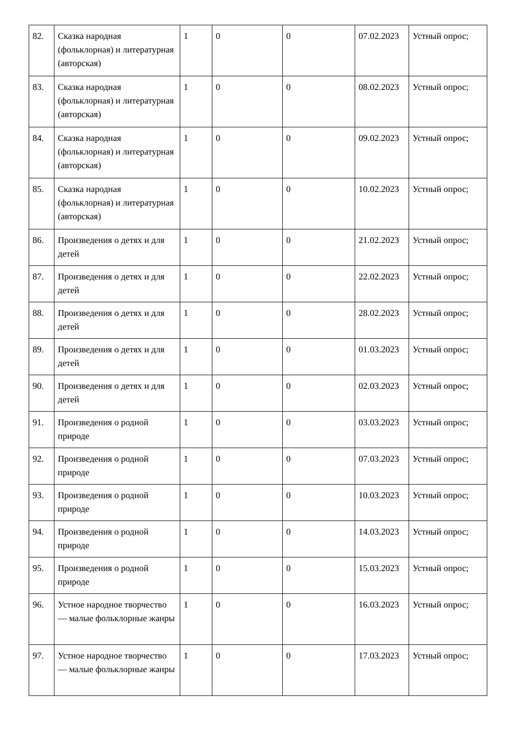| 82. | Сказка народная (фольклорная) и литературная (авторская) | 1 | 0 | 0 | 07.02.2023 | Устный опрос; |
| 83. | Сказка народная (фольклорная) и литературная (авторская) | 1 | 0 | 0 | 08.02.2023 | Устный опрос; |
| 84. | Сказка народная (фольклорная) и литературная (авторская) | 1 | 0 | 0 | 09.02.2023 | Устный опрос; |
| 85. | Сказка народная (фольклорная) и литературная (авторская) | 1 | 0 | 0 | 10.02.2023 | Устный опрос; |
| 86. | Произведения о детях и для детей | 1 | 0 | 0 | 21.02.2023 | Устный опрос; |
| 87. | Произведения о детях и для детей | 1 | 0 | 0 | 22.02.2023 | Устный опрос; |
| 88. | Произведения о детях и для детей | 1 | 0 | 0 | 28.02.2023 | Устный опрос; |
| 89. | Произведения о детях и для детей | 1 | 0 | 0 | 01.03.2023 | Устный опрос; |
| 90. | Произведения о детях и для детей | 1 | 0 | 0 | 02.03.2023 | Устный опрос; |
| 91. | Произведения о родной природе | 1 | 0 | 0 | 03.03.2023 | Устный опрос; |
| 92. | Произведения о родной природе | 1 | 0 | 0 | 07.03.2023 | Устный опрос; |
| 93. | Произведения о родной природе | 1 | 0 | 0 | 10.03.2023 | Устный опрос; |
| 94. | Произведения о родной природе | 1 | 0 | 0 | 14.03.2023 | Устный опрос; |
| 95. | Произведения о родной природе | 1 | 0 | 0 | 15.03.2023 | Устный опрос; |
| 96. | Устное народное творчество — малые фольклорные жанры | 1 | 0 | 0 | 16.03.2023 | Устный опрос; |
| 97. | Устное народное творчество — малые фольклорные жанры | 1 | 0 | 0 | 17.03.2023 | Устный опрос; |